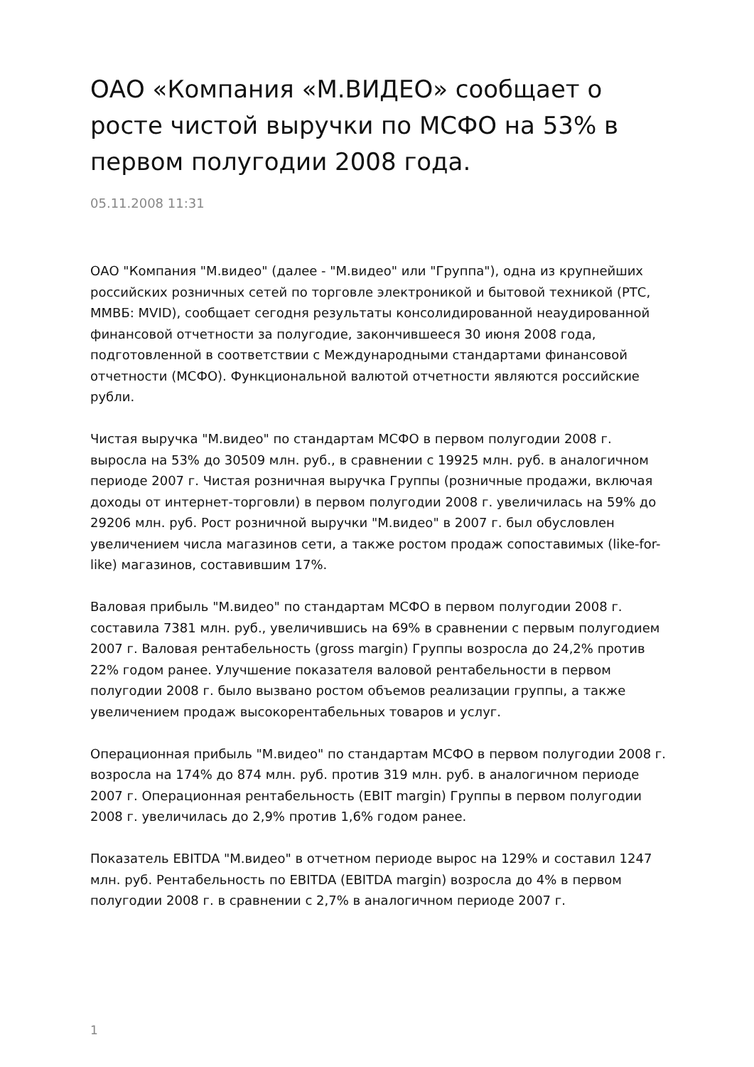ОАО «Компания «М.ВИДЕО» сообщает о росте чистой выручки по МСФО на 53% в первом полугодии 2008 года.
05.11.2008 11:31
ОАО "Компания "М.видео" (далее - "М.видео" или "Группа"), одна из крупнейших российских розничных сетей по торговле электроникой и бытовой техникой (РТС, ММВБ: MVID), сообщает сегодня результаты консолидированной неаудированной финансовой отчетности за полугодие, закончившееся 30 июня 2008 года, подготовленной в соответствии с Международными стандартами финансовой отчетности (МСФО). Функциональной валютой отчетности являются российские рубли.
Чистая выручка "М.видео" по стандартам МСФО в первом полугодии 2008 г. выросла на 53% до 30509 млн. руб., в сравнении с 19925 млн. руб. в аналогичном периоде 2007 г. Чистая розничная выручка Группы (розничные продажи, включая доходы от интернет-торговли) в первом полугодии 2008 г. увеличилась на 59% до 29206 млн. руб. Рост розничной выручки "М.видео" в 2007 г. был обусловлен увеличением числа магазинов сети, а также ростом продаж сопоставимых (like-for-like) магазинов, составившим 17%.
Валовая прибыль "М.видео" по стандартам МСФО в первом полугодии 2008 г. составила 7381 млн. руб., увеличившись на 69% в сравнении с первым полугодием 2007 г. Валовая рентабельность (gross margin) Группы возросла до 24,2% против 22% годом ранее. Улучшение показателя валовой рентабельности в первом полугодии 2008 г. было вызвано ростом объемов реализации группы, а также увеличением продаж высокорентабельных товаров и услуг.
Операционная прибыль "М.видео" по стандартам МСФО в первом полугодии 2008 г. возросла на 174% до 874 млн. руб. против 319 млн. руб. в аналогичном периоде 2007 г. Операционная рентабельность (EBIT margin) Группы в первом полугодии 2008 г. увеличилась до 2,9% против 1,6% годом ранее.
Показатель EBITDA "М.видео" в отчетном периоде вырос на 129% и составил 1247 млн. руб. Рентабельность по EBITDA (EBITDA margin) возросла до 4% в первом полугодии 2008 г. в сравнении с 2,7% в аналогичном периоде 2007 г.
1